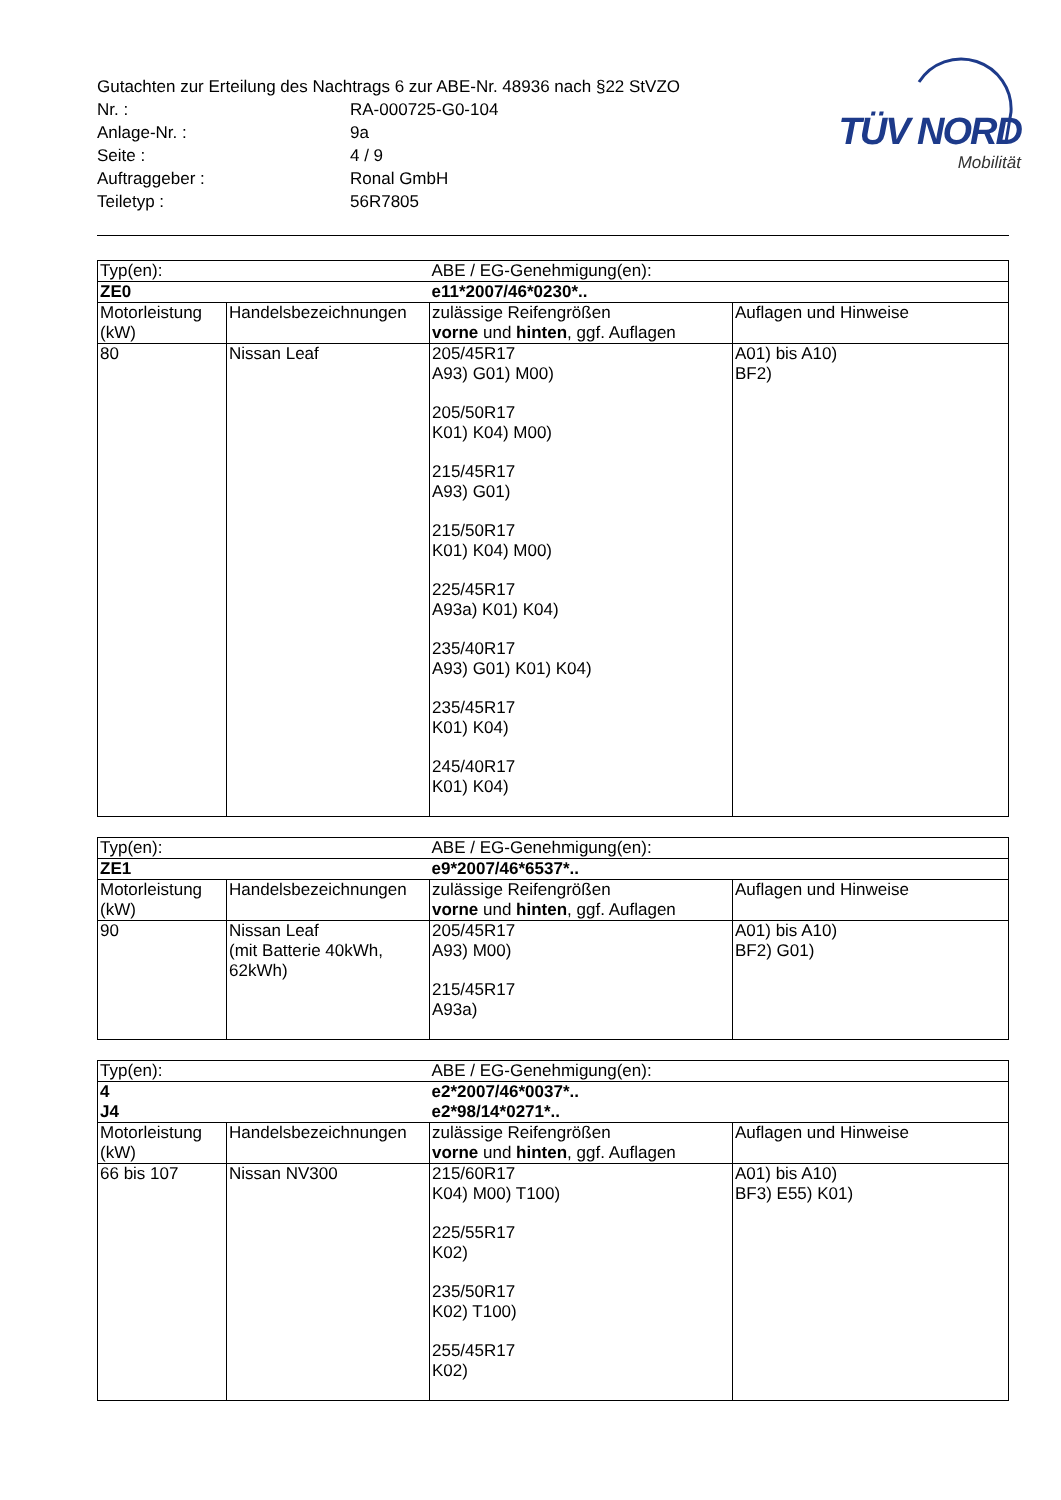TÜV NORD
Mobilität
Gutachten zur Erteilung des Nachtrags 6 zur ABE-Nr. 48936 nach §22 StVZO
Nr. :
RA-000725-G0-104
Anlage-Nr. :
9a
Seite :
4 / 9
Auftraggeber :
Ronal GmbH
Teiletyp :
56R7805
| Typ(en): | | ABE / EG-Genehmigung(en): | |
| ZE0 | | e11*2007/46*0230*.. | |
| Motorleistung (kW) | Handelsbezeichnungen | zulässige Reifengrößen vorne und hinten , ggf. Auflagen | Auflagen und Hinweise |
| 80 | Nissan Leaf | 205/45R17 A93) G01) M00) 205/50R17 K01) K04) M00) 215/45R17 A93) G01) 215/50R17 K01) K04) M00) 225/45R17 A93a) K01) K04) 235/40R17 A93) G01) K01) K04) 235/45R17 K01) K04) 245/40R17 K01) K04) | A01) bis A10) BF2) |
| Typ(en): | | ABE / EG-Genehmigung(en): | |
| ZE1 | | e9*2007/46*6537*.. | |
| Motorleistung (kW) | Handelsbezeichnungen | zulässige Reifengrößen vorne und hinten , ggf. Auflagen | Auflagen und Hinweise |
| 90 | Nissan Leaf (mit Batterie 40kWh, 62kWh) | 205/45R17 A93) M00) 215/45R17 A93a) | A01) bis A10) BF2) G01) |
| Typ(en): | | ABE / EG-Genehmigung(en): | |
| 4 | | e2*2007/46*0037*.. | |
| J4 | | e2*98/14*0271*.. | |
| Motorleistung (kW) | Handelsbezeichnungen | zulässige Reifengrößen vorne und hinten , ggf. Auflagen | Auflagen und Hinweise |
| 66 bis 107 | Nissan NV300 | 215/60R17 K04) M00) T100) 225/55R17 K02) 235/50R17 K02) T100) 255/45R17 K02) | A01) bis A10) BF3) E55) K01) |